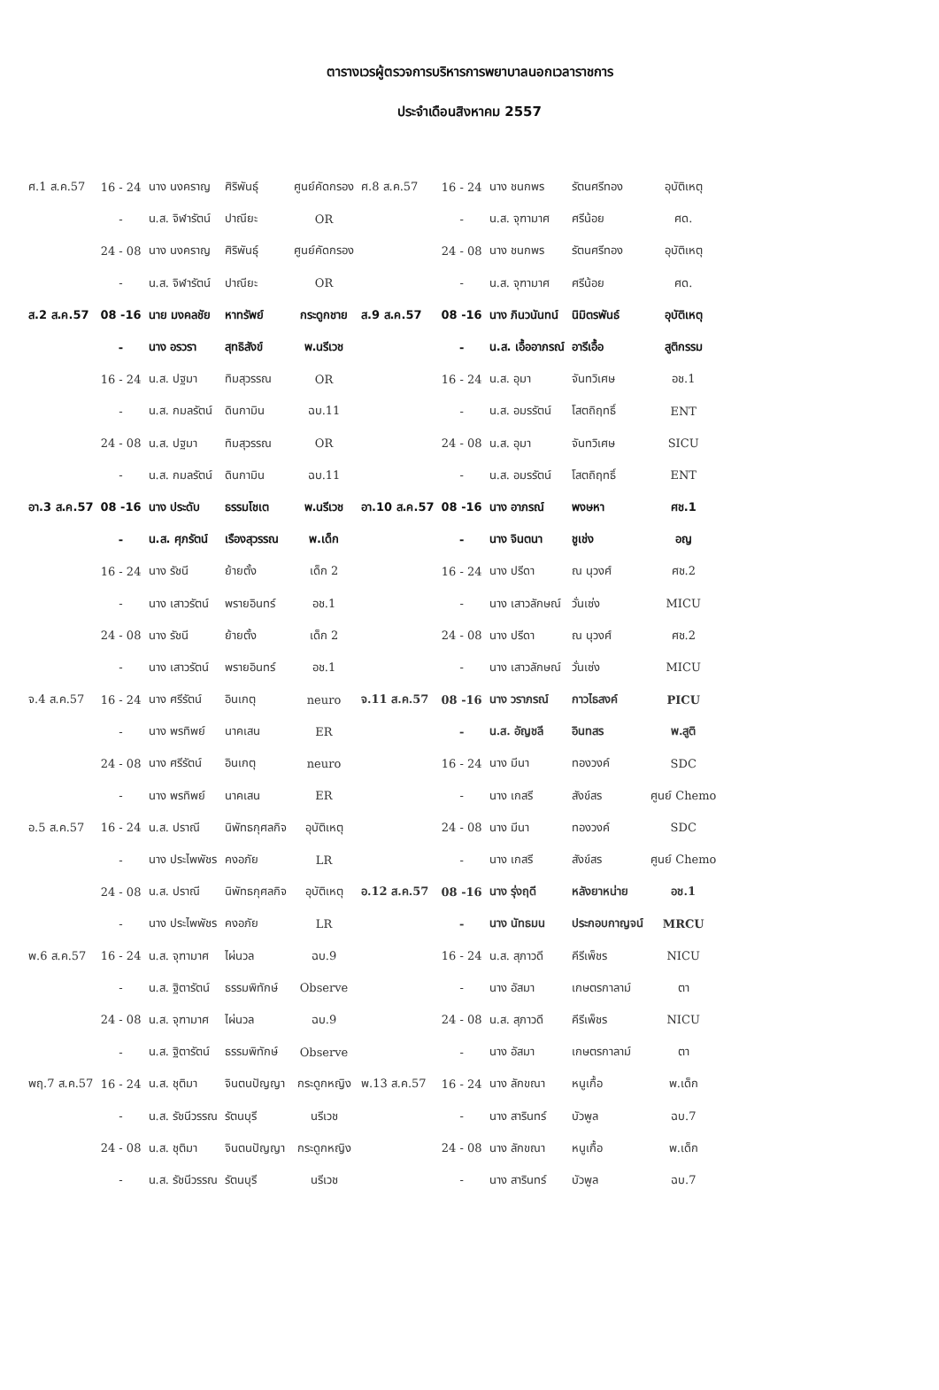ตารางเวรผู้ตรวจการบริหารการพยาบาลนอกเวลาราชการ
ประจำเดือนสิงหาคม 2557
| ศ.1 ส.ค.57 | 16 - 24 | นาง นงคราญ | ศิริพันธุ์ | ศูนย์คัดกรอง | ศ.8 ส.ค.57 | 16 - 24 | นาง ชนกพร | รัตนศรีทอง | อุบัติเหตุ |
| | - | น.ส. จิฬารัตน์ | ปาณียะ | OR | | - | น.ส. จุฑามาศ | ศรีน้อย | ศด. |
| | 24 - 08 | นาง นงคราญ | ศิริพันธุ์ | ศูนย์คัดกรอง | | 24 - 08 | นาง ชนกพร | รัตนศรีทอง | อุบัติเหตุ |
| | - | น.ส. จิฬารัตน์ | ปาณียะ | OR | | - | น.ส. จุฑามาศ | ศรีน้อย | ศด. |
| ส.2 ส.ค.57 | 08 -16 | นาย มงคลชัย | หาทรัพย์ | กระดูกชาย | ส.9 ส.ค.57 | 08 -16 | นาง ภินวนันทน์ | นิมิตรพันธ์ | อุบัติเหตุ |
| | - | นาง อรวรา | สุทธิสังข์ | พ.นรีเวช | | - | น.ส. เอื้ออาภรณ์ | อารีเอื้อ | สูติกรรม |
| | 16 - 24 | น.ส. ปฐมา | ทิมสุวรรณ | OR | | 16 - 24 | น.ส. อุมา | จันทวิเศษ | อช.1 |
| | - | น.ส. กมลรัตน์ | ดินกามิน | ฉบ.11 | | - | น.ส. อมรรัตน์ | โสตถิฤทธิ์ | ENT |
| | 24 - 08 | น.ส. ปฐมา | ทิมสุวรรณ | OR | | 24 - 08 | น.ส. อุมา | จันทวิเศษ | SICU |
| | - | น.ส. กมลรัตน์ | ดินกามิน | ฉบ.11 | | - | น.ส. อมรรัตน์ | โสตถิฤทธิ์ | ENT |
| อา.3 ส.ค.57 | 08 -16 | นาง ประดับ | ธรรมโชเต | พ.นรีเวช | อา.10 ส.ค.57 | 08 -16 | นาง อาภรณ์ | พงษหา | ศช.1 |
| | - | น.ส. ศุภรัตน์ | เรืองสุวรรณ | พ.เด็ก | | - | นาง จินตนา | ชูเช่ง | อญ |
| | 16 - 24 | นาง รัชนี | ย้ายตั้ง | เด็ก 2 | | 16 - 24 | นาง ปรีดา | ณ นุวงศ์ | ศช.2 |
| | - | นาง เสาวรัตน์ | พรายอินทร์ | อช.1 | | - | นาง เสาวลักษณ์ | วั่นเซ่ง | MICU |
| | 24 - 08 | นาง รัชนี | ย้ายตั้ง | เด็ก 2 | | 24 - 08 | นาง ปรีดา | ณ นุวงศ์ | ศช.2 |
| | - | นาง เสาวรัตน์ | พรายอินทร์ | อช.1 | | - | นาง เสาวลักษณ์ | วั่นเซ่ง | MICU |
| จ.4 ส.ค.57 | 16 - 24 | นาง ศรีรัตน์ | อินเกตุ | neuro | จ.11 ส.ค.57 | 08 -16 | นาง วราภรณ์ | กาวไธสงค์ | PICU |
| | - | นาง พรทิพย์ | นาคเสน | ER | | - | น.ส. อัญชลี | อินทสร | พ.สูติ |
| | 24 - 08 | นาง ศรีรัตน์ | อินเกตุ | neuro | | 16 - 24 | นาง มีนา | ทองวงค์ | SDC |
| | - | นาง พรทิพย์ | นาคเสน | ER | | - | นาง เกสรี | สังข์สร | ศูนย์ Chemo |
| อ.5 ส.ค.57 | 16 - 24 | น.ส. ปราณี | นิพัทธกุศลกิจ | อุบัติเหตุ | | 24 - 08 | นาง มีนา | ทองวงค์ | SDC |
| | - | นาง ประไพพัชร | คงอภัย | LR | | - | นาง เกสรี | สังข์สร | ศูนย์ Chemo |
| | 24 - 08 | น.ส. ปราณี | นิพัทธกุศลกิจ | อุบัติเหตุ | อ.12 ส.ค.57 | 08 -16 | นาง รุ่งฤดี | หลังยาหน่าย | อช.1 |
| | - | นาง ประไพพัชร | คงอภัย | LR | | - | นาง นัทธมน | ประกอบกาญจน์ | MRCU |
| พ.6 ส.ค.57 | 16 - 24 | น.ส. จุฑามาศ | ไผ่นวล | ฉบ.9 | | 16 - 24 | น.ส. สุภาวดี | คีรีเพ็ชร | NICU |
| | - | น.ส. ฐิตารัตน์ | ธรรมพิทักษ์ | Observe | | - | นาง อัสมา | เกษตรกาลาม์ | ตา |
| | 24 - 08 | น.ส. จุฑามาศ | ไผ่นวล | ฉบ.9 | | 24 - 08 | น.ส. สุภาวดี | คีรีเพ็ชร | NICU |
| | - | น.ส. ฐิตารัตน์ | ธรรมพิทักษ์ | Observe | | - | นาง อัสมา | เกษตรกาลาม์ | ตา |
| พฤ.7 ส.ค.57 | 16 - 24 | น.ส. ชุติมา | จินตนปัญญา | กระดูกหญิง | พ.13 ส.ค.57 | 16 - 24 | นาง ลักขณา | หนูเกื้อ | พ.เด็ก |
| | - | น.ส. รัชนีวรรณ | รัตนบุรี | นรีเวช | | - | นาง สารินทร์ | บัวพูล | ฉบ.7 |
| | 24 - 08 | น.ส. ชุติมา | จินตนปัญญา | กระดูกหญิง | | 24 - 08 | นาง ลักขณา | หนูเกื้อ | พ.เด็ก |
| | - | น.ส. รัชนีวรรณ | รัตนบุรี | นรีเวช | | - | นาง สารินทร์ | บัวพูล | ฉบ.7 |